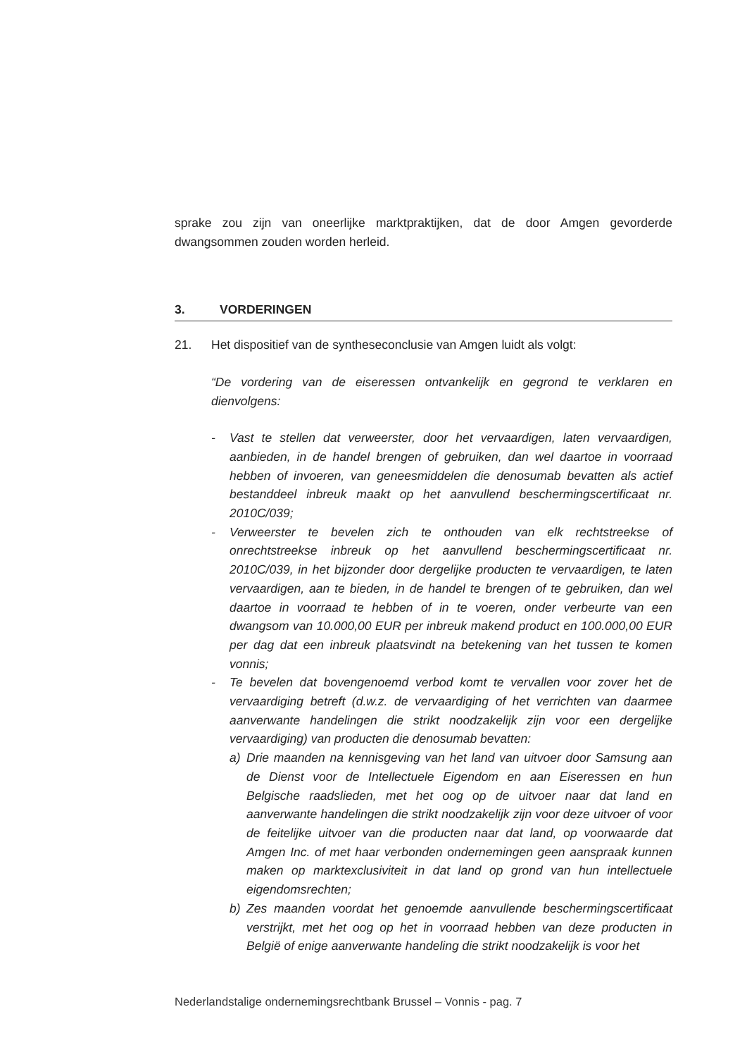sprake zou zijn van oneerlijke marktpraktijken, dat de door Amgen gevorderde dwangsommen zouden worden herleid.
3. VORDERINGEN
21. Het dispositief van de syntheseconclusie van Amgen luidt als volgt:
“De vordering van de eiseressen ontvankelijk en gegrond te verklaren en dienvolgens:
- Vast te stellen dat verweerster, door het vervaardigen, laten vervaardigen, aanbieden, in de handel brengen of gebruiken, dan wel daartoe in voorraad hebben of invoeren, van geneesmiddelen die denosumab bevatten als actief bestanddeel inbreuk maakt op het aanvullend beschermingscertificaat nr. 2010C/039;
- Verweerster te bevelen zich te onthouden van elk rechtstreekse of onrechtstreekse inbreuk op het aanvullend beschermingscertificaat nr. 2010C/039, in het bijzonder door dergelijke producten te vervaardigen, te laten vervaardigen, aan te bieden, in de handel te brengen of te gebruiken, dan wel daartoe in voorraad te hebben of in te voeren, onder verbeurte van een dwangsom van 10.000,00 EUR per inbreuk makend product en 100.000,00 EUR per dag dat een inbreuk plaatsvindt na betekening van het tussen te komen vonnis;
- Te bevelen dat bovengenoemd verbod komt te vervallen voor zover het de vervaardiging betreft (d.w.z. de vervaardiging of het verrichten van daarmee aanverwante handelingen die strikt noodzakelijk zijn voor een dergelijke vervaardiging) van producten die denosumab bevatten:
a) Drie maanden na kennisgeving van het land van uitvoer door Samsung aan de Dienst voor de Intellectuele Eigendom en aan Eiseressen en hun Belgische raadslieden, met het oog op de uitvoer naar dat land en aanverwante handelingen die strikt noodzakelijk zijn voor deze uitvoer of voor de feitelijke uitvoer van die producten naar dat land, op voorwaarde dat Amgen Inc. of met haar verbonden ondernemingen geen aanspraak kunnen maken op marktexclusiviteit in dat land op grond van hun intellectuele eigendomsrechten;
b) Zes maanden voordat het genoemde aanvullende beschermingscertificaat verstrijkt, met het oog op het in voorraad hebben van deze producten in België of enige aanverwante handeling die strikt noodzakelijk is voor het
Nederlandstalige ondernemingsrechtbank Brussel – Vonnis - pag. 7